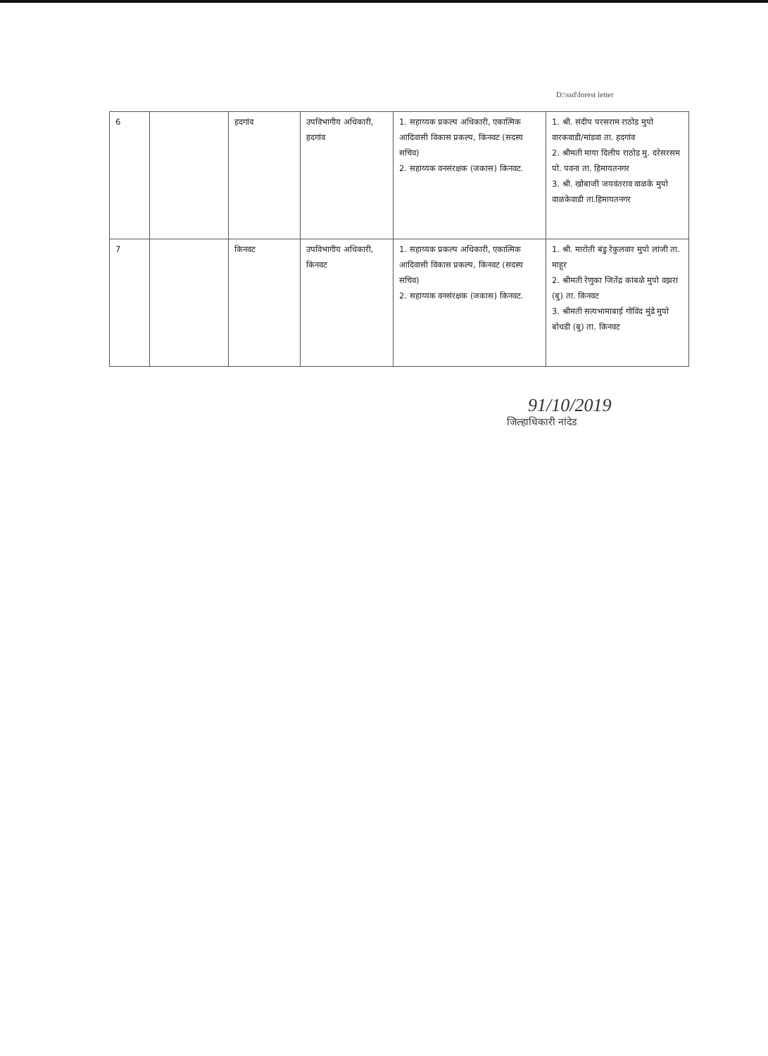D:\ssd\forest letter
| 6 | | हदगांव | उपविभागीय अधिकारी, हदगांव | 1. सहाय्यक प्रकल्प अधिकारी, एकात्मिक आदिवासी विकास प्रकल्प, किनवट (सदस्य सचिव) 2. सहाय्यक वनसंरक्षक (जकास) किनवट. | 1. श्री. संदीप परसराम राठोड मुपो वारकवाडी/मांडवा ता. हदगांव 2. श्रीमती माया दिलीप राठोड मु. दरेसरसम पो. पवना ता. हिमायतनगर 3. श्री. खोबाजी जयवंतराव वाळके मुपो वाळकेवाडी ता.हिमायतनगर |
| 7 | | किनवट | उपविभागीय अधिकारी, किनवट | 1. सहाय्यक प्रकल्प अधिकारी, एकात्मिक आदिवासी विकास प्रकल्प, किनवट (सदस्य सचिव) 2. सहाय्यक वनसंरक्षक (जकास) किनवट. | 1. श्री. मारोती बंडु रेकुलवार मुपो लांजी ता. माहूर 2. श्रीमती रेणुका जितेंद्र कांबळे मुपो वझरा (बु) ता. किनवट 3. श्रीमती सत्यभामाबाई गोविंद मुंढे मुपो बोधडी (बु) ता. किनवट |
91/10/2019
जिल्हाधिकारी नांदेड